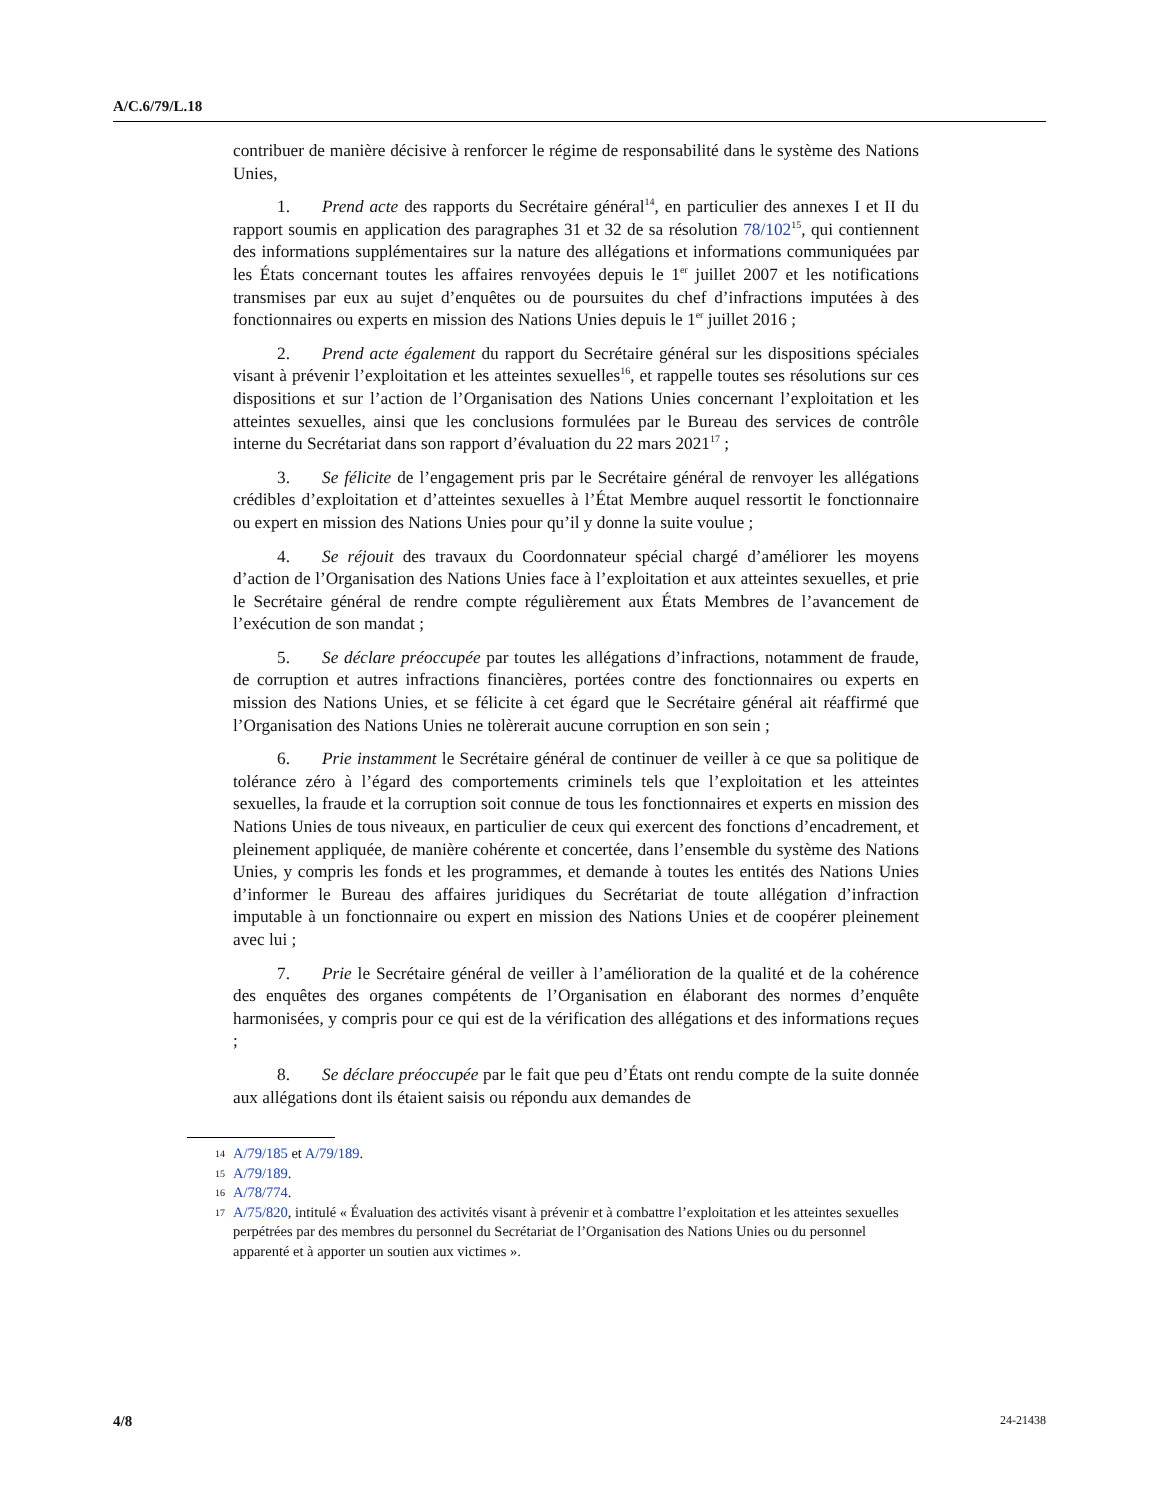A/C.6/79/L.18
contribuer de manière décisive à renforcer le régime de responsabilité dans le système des Nations Unies,
1. Prend acte des rapports du Secrétaire général<sup>14</sup>, en particulier des annexes I et II du rapport soumis en application des paragraphes 31 et 32 de sa résolution 78/102<sup>15</sup>, qui contiennent des informations supplémentaires sur la nature des allégations et informations communiquées par les États concernant toutes les affaires renvoyées depuis le 1<sup>er</sup> juillet 2007 et les notifications transmises par eux au sujet d’enquêtes ou de poursuites du chef d’infractions imputées à des fonctionnaires ou experts en mission des Nations Unies depuis le 1<sup>er</sup> juillet 2016 ;
2. Prend acte également du rapport du Secrétaire général sur les dispositions spéciales visant à prévenir l’exploitation et les atteintes sexuelles<sup>16</sup>, et rappelle toutes ses résolutions sur ces dispositions et sur l’action de l’Organisation des Nations Unies concernant l’exploitation et les atteintes sexuelles, ainsi que les conclusions formulées par le Bureau des services de contrôle interne du Secrétariat dans son rapport d’évaluation du 22 mars 2021<sup>17</sup> ;
3. Se félicite de l’engagement pris par le Secrétaire général de renvoyer les allégations crédibles d’exploitation et d’atteintes sexuelles à l’État Membre auquel ressortit le fonctionnaire ou expert en mission des Nations Unies pour qu’il y donne la suite voulue ;
4. Se réjouit des travaux du Coordonnateur spécial chargé d’améliorer les moyens d’action de l’Organisation des Nations Unies face à l’exploitation et aux atteintes sexuelles, et prie le Secrétaire général de rendre compte régulièrement aux États Membres de l’avancement de l’exécution de son mandat ;
5. Se déclare préoccupée par toutes les allégations d’infractions, notamment de fraude, de corruption et autres infractions financières, portées contre des fonctionnaires ou experts en mission des Nations Unies, et se félicite à cet égard que le Secrétaire général ait réaffirmé que l’Organisation des Nations Unies ne tolèrerait aucune corruption en son sein ;
6. Prie instamment le Secrétaire général de continuer de veiller à ce que sa politique de tolérance zéro à l’égard des comportements criminels tels que l’exploitation et les atteintes sexuelles, la fraude et la corruption soit connue de tous les fonctionnaires et experts en mission des Nations Unies de tous niveaux, en particulier de ceux qui exercent des fonctions d’encadrement, et pleinement appliquée, de manière cohérente et concertée, dans l’ensemble du système des Nations Unies, y compris les fonds et les programmes, et demande à toutes les entités des Nations Unies d’informer le Bureau des affaires juridiques du Secrétariat de toute allégation d’infraction imputable à un fonctionnaire ou expert en mission des Nations Unies et de coopérer pleinement avec lui ;
7. Prie le Secrétaire général de veiller à l’amélioration de la qualité et de la cohérence des enquêtes des organes compétents de l’Organisation en élaborant des normes d’enquête harmonisées, y compris pour ce qui est de la vérification des allégations et des informations reçues ;
8. Se déclare préoccupée par le fait que peu d’États ont rendu compte de la suite donnée aux allégations dont ils étaient saisis ou répondu aux demandes de
14 A/79/185 et A/79/189.
15 A/79/189.
16 A/78/774.
17 A/75/820, intitulé « Évaluation des activités visant à prévenir et à combattre l’exploitation et les atteintes sexuelles perpétrées par des membres du personnel du Secrétariat de l’Organisation des Nations Unies ou du personnel apparenté et à apporter un soutien aux victimes ».
4/8 24-21438